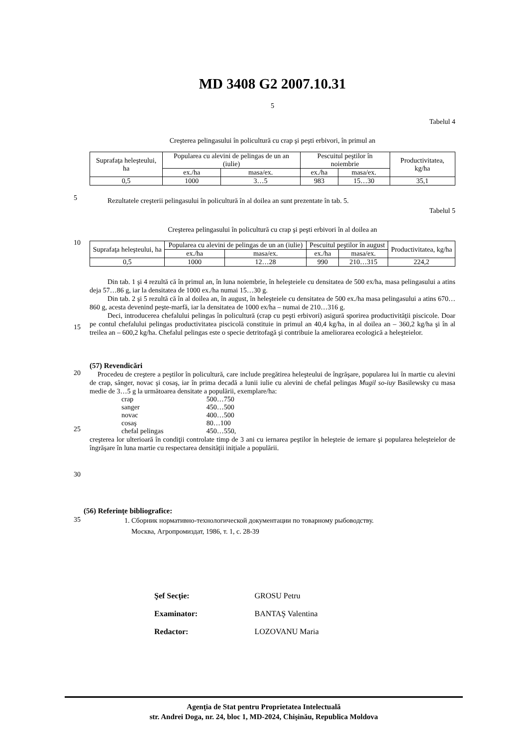5
10
15
20
25
30
35
MD 3408 G2 2007.10.31
5
Tabelul 4
Creşterea pelingasului în policultură cu crap şi peşti erbivori, în primul an
| Suprafaţa heleşteului, ha | Popularea cu alevini de pelingas de un an (iulie) | | Pescuitul peştilor în noiembrie | | Productivitatea, kg/ha |
| | ex./ha | masa/ex. | ex./ha | masa/ex. | |
| 0,5 | 1000 | 3…5 | 983 | 15…30 | 35,1 |
Rezultatele creşterii pelingasului în policultură în al doilea an sunt prezentate în tab. 5.
Tabelul 5
Creşterea pelingasului în policultură cu crap şi peşti erbivori în al doilea an
| Suprafaţa heleşteului, ha | Popularea cu alevini de pelingas de un an (iulie) | | Pescuitul peştilor în august | | Productivitatea, kg/ha |
| | ex./ha | masa/ex. | ex./ha | masa/ex. | |
| 0,5 | 1000 | 12…28 | 990 | 210…315 | 224,2 |
Din tab. 1 şi 4 rezultă că în primul an, în luna noiembrie, în heleşteiele cu densitatea de 500 ex/ha, masa pelingasului a atins deja 57…86 g, iar la densitatea de 1000 ex./ha numai 15…30 g.
Din tab. 2 şi 5 rezultă că în al doilea an, în august, în heleşteiele cu densitatea de 500 ex./ha masa pelingasului a atins 670…860 g, acesta devenind peşte-marfă, iar la densitatea de 1000 ex/ha – numai de 210…316 g.
Deci, introducerea chefalului pelingas în policultură (crap cu peşti erbivori) asigură sporirea productivităţii piscicole. Doar pe contul chefalului pelingas productivitatea piscicolă constituie in primul an 40,4 kg/ha, in al doilea an – 360,2 kg/ha şi în al treilea an – 600,2 kg/ha. Chefalul pelingas este o specie detritofagă şi contribuie la ameliorarea ecologică a heleşteielor.
(57) Revendicări
Procedeu de creştere a peştilor în policultură, care include pregătirea heleşteului de îngrăşare, popularea lui în martie cu alevini de crap, sânger, novac şi cosaş, iar în prima decadă a lunii iulie cu alevini de chefal pelingas Mugil so-iuy Basilewsky cu masa medie de 3…5 g la următoarea densitate a populării, exemplare/ha:
| crap | 500…750 |
| sanger | 450…500 |
| novac | 400…500 |
| cosaş | 80…100 |
| chefal pelingas | 450…550, |
creşterea lor ulterioară în condiţii controlate timp de 3 ani cu iernarea peştilor în heleşteie de iernare şi popularea heleşteielor de îngrăşare în luna martie cu respectarea densităţii iniţiale a populării.
(56) Referinţe bibliografice:
1. Сборник нормативно-технологической документации по товарному рыбоводству.
Москва, Агропромиздат, 1986, т. 1, с. 28-39
| Şef Secţie: | GROSU Petru |
| Examinator: | BANTAŞ Valentina |
| Redactor: | LOZOVANU Maria |
Agenţia de Stat pentru Proprietatea Intelectuală
str. Andrei Doga, nr. 24, bloc 1, MD-2024, Chişinău, Republica Moldova